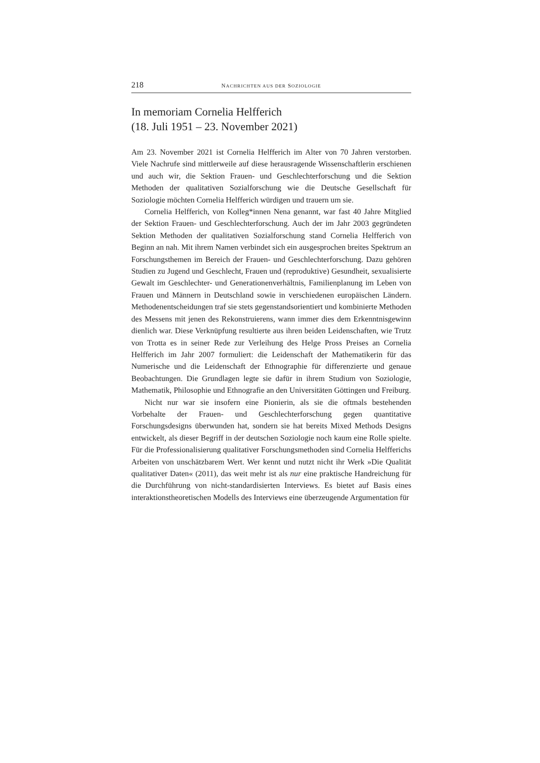218 NACHRICHTEN AUS DER SOZIOLOGIE
In memoriam Cornelia Helfferich
(18. Juli 1951 – 23. November 2021)
Am 23. November 2021 ist Cornelia Helfferich im Alter von 70 Jahren verstorben. Viele Nachrufe sind mittlerweile auf diese herausragende Wissenschaftlerin erschienen und auch wir, die Sektion Frauen- und Geschlechterforschung und die Sektion Methoden der qualitativen Sozialforschung wie die Deutsche Gesellschaft für Soziologie möchten Cornelia Helfferich würdigen und trauern um sie.
Cornelia Helfferich, von Kolleg*innen Nena genannt, war fast 40 Jahre Mitglied der Sektion Frauen- und Geschlechterforschung. Auch der im Jahr 2003 gegründeten Sektion Methoden der qualitativen Sozialforschung stand Cornelia Helfferich von Beginn an nah. Mit ihrem Namen verbindet sich ein ausgesprochen breites Spektrum an Forschungsthemen im Bereich der Frauen- und Geschlechterforschung. Dazu gehören Studien zu Jugend und Geschlecht, Frauen und (reproduktive) Gesundheit, sexualisierte Gewalt im Geschlechter- und Generationenverhältnis, Familienplanung im Leben von Frauen und Männern in Deutschland sowie in verschiedenen europäischen Ländern. Methodenentscheidungen traf sie stets gegenstandsorientiert und kombinierte Methoden des Messens mit jenen des Rekonstruierens, wann immer dies dem Erkenntnisgewinn dienlich war. Diese Verknüpfung resultierte aus ihren beiden Leidenschaften, wie Trutz von Trotta es in seiner Rede zur Verleihung des Helge Pross Preises an Cornelia Helfferich im Jahr 2007 formuliert: die Leidenschaft der Mathematikerin für das Numerische und die Leidenschaft der Ethnographie für differenzierte und genaue Beobachtungen. Die Grundlagen legte sie dafür in ihrem Studium von Soziologie, Mathematik, Philosophie und Ethnografie an den Universitäten Göttingen und Freiburg.
Nicht nur war sie insofern eine Pionierin, als sie die oftmals bestehenden Vorbehalte der Frauen- und Geschlechterforschung gegen quantitative Forschungsdesigns überwunden hat, sondern sie hat bereits Mixed Methods Designs entwickelt, als dieser Begriff in der deutschen Soziologie noch kaum eine Rolle spielte. Für die Professionalisierung qualitativer Forschungsmethoden sind Cornelia Helfferichs Arbeiten von unschätzbarem Wert. Wer kennt und nutzt nicht ihr Werk »Die Qualität qualitativer Daten« (2011), das weit mehr ist als nur eine praktische Handreichung für die Durchführung von nicht-standardisierten Interviews. Es bietet auf Basis eines interaktionstheoretischen Modells des Interviews eine überzeugende Argumentation für